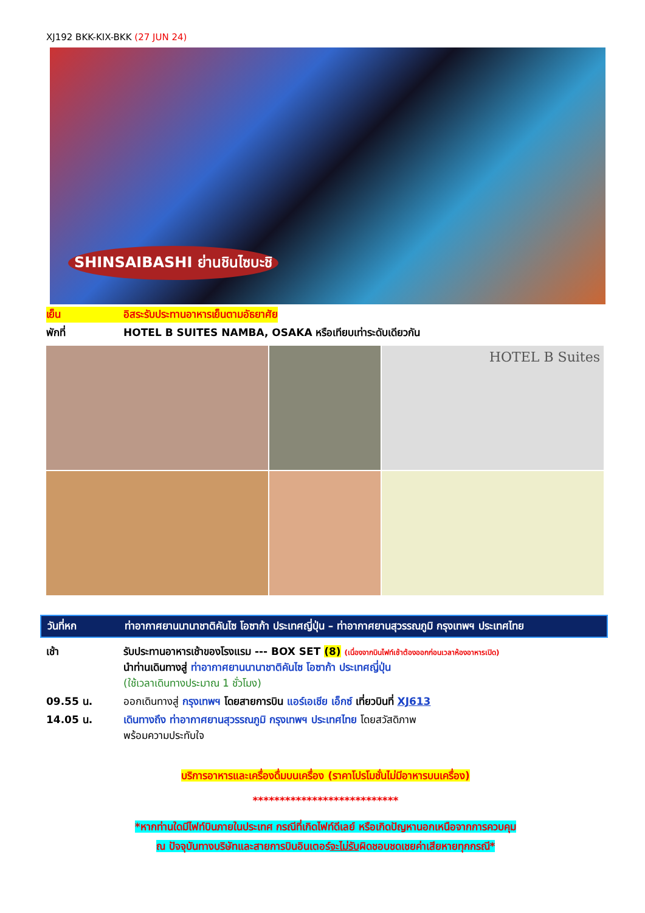XJ192 BKK-KIX-BKK (27 JUN 24)
SHINSAIBASHI ย่านชินไซบะชิ
เย็น อิสระรับประทานอาหารเย็นตามอัธยาศัย
พักที่ HOTEL B SUITES NAMBA, OSAKA หรือเทียบเท่าระดับเดียวกัน
HOTEL B Suites
วันที่หก ท่าอากาศยานนานาชาติคันไซ โอซาก้า ประเทศญี่ปุ่น – ท่าอากาศยานสุวรรณภูมิ กรุงเทพฯ ประเทศไทย
เช้า รับประทานอาหารเช้าของโรงแรม --- BOX SET (8) (เนื่องจากบินไฟท์เช้าต้องออกก่อนเวลาห้องอาหารเปิด)
นำท่านเดินทางสู่ ท่าอากาศยานนานาชาติคันไซ โอซาก้า ประเทศญี่ปุ่น
(ใช้เวลาเดินทางประมาณ 1 ชั่วโมง)
09.55 น. ออกเดินทางสู่ กรุงเทพฯ โดยสายการบิน แอร์เอเชีย เอ็กซ์ เที่ยวบินที่ XJ613
14.05 น. เดินทางถึง ท่าอากาศยานสุวรรณภูมิ กรุงเทพฯ ประเทศไทย โดยสวัสดิภาพ
พร้อมความประทับใจ
บริการอาหารและเครื่องดื่มบนเครื่อง (ราคาโปรโมชั่นไม่มีอาหารบนเครื่อง)
***************************
*หากท่านใดมีไฟท์บินภายในประเทศ กรณีที่เกิดไฟท์ดีเลย์ หรือเกิดปัญหานอกเหนือจากการควบคุม
ณ ปัจจุบันทางบริษัทและสายการบินอินเตอร์จะไม่รับผิดชอบชดเชยค่าเสียหายทุกกรณี*